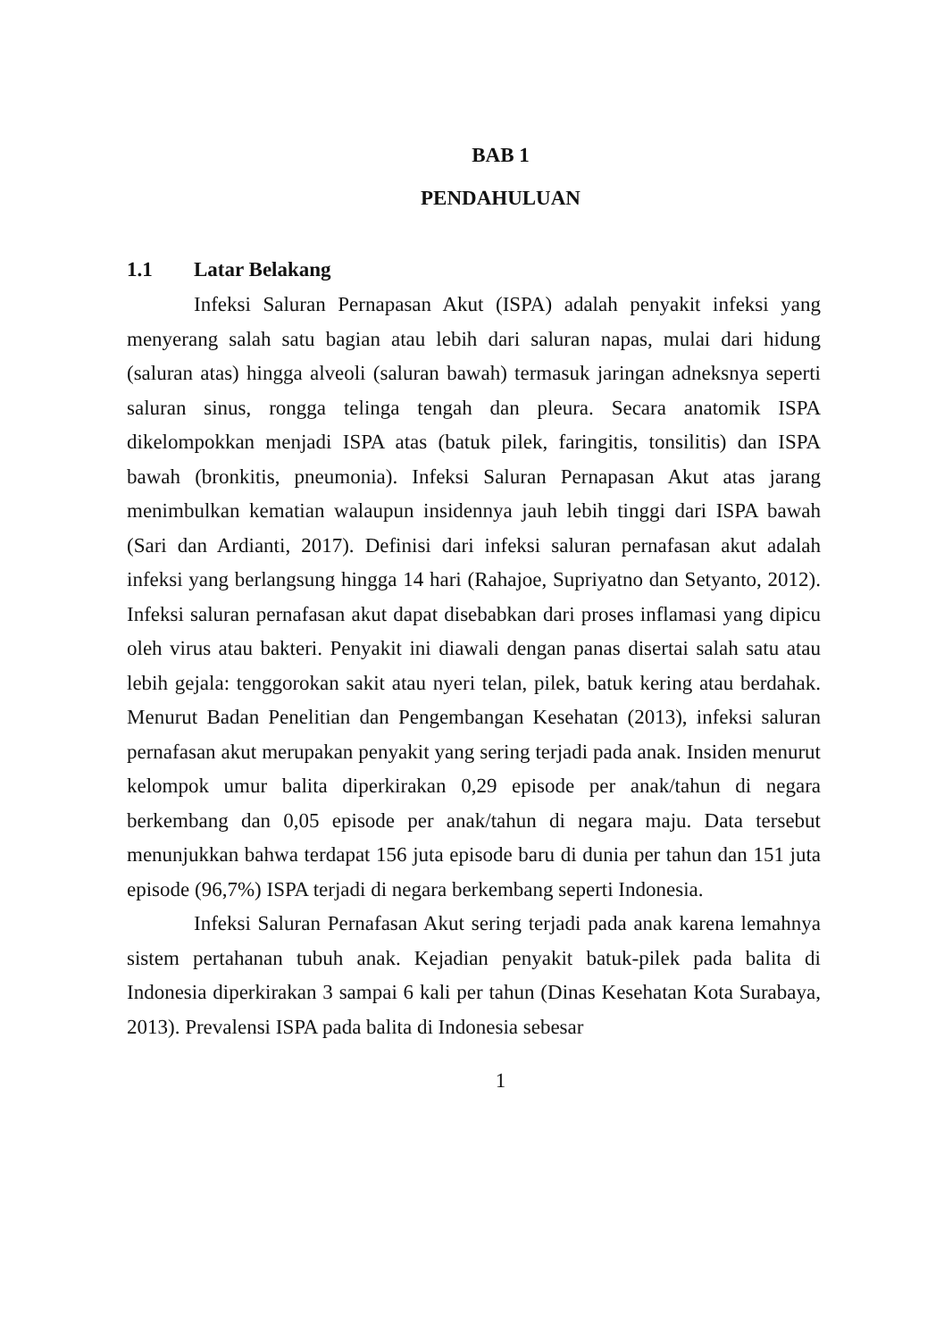BAB 1
PENDAHULUAN
1.1 Latar Belakang
Infeksi Saluran Pernapasan Akut (ISPA) adalah penyakit infeksi yang menyerang salah satu bagian atau lebih dari saluran napas, mulai dari hidung (saluran atas) hingga alveoli (saluran bawah) termasuk jaringan adneksnya seperti saluran sinus, rongga telinga tengah dan pleura. Secara anatomik ISPA dikelompokkan menjadi ISPA atas (batuk pilek, faringitis, tonsilitis) dan ISPA bawah (bronkitis, pneumonia). Infeksi Saluran Pernapasan Akut atas jarang menimbulkan kematian walaupun insidennya jauh lebih tinggi dari ISPA bawah (Sari dan Ardianti, 2017). Definisi dari infeksi saluran pernafasan akut adalah infeksi yang berlangsung hingga 14 hari (Rahajoe, Supriyatno dan Setyanto, 2012). Infeksi saluran pernafasan akut dapat disebabkan dari proses inflamasi yang dipicu oleh virus atau bakteri. Penyakit ini diawali dengan panas disertai salah satu atau lebih gejala: tenggorokan sakit atau nyeri telan, pilek, batuk kering atau berdahak. Menurut Badan Penelitian dan Pengembangan Kesehatan (2013), infeksi saluran pernafasan akut merupakan penyakit yang sering terjadi pada anak. Insiden menurut kelompok umur balita diperkirakan 0,29 episode per anak/tahun di negara berkembang dan 0,05 episode per anak/tahun di negara maju. Data tersebut menunjukkan bahwa terdapat 156 juta episode baru di dunia per tahun dan 151 juta episode (96,7%) ISPA terjadi di negara berkembang seperti Indonesia.
Infeksi Saluran Pernafasan Akut sering terjadi pada anak karena lemahnya sistem pertahanan tubuh anak. Kejadian penyakit batuk-pilek pada balita di Indonesia diperkirakan 3 sampai 6 kali per tahun (Dinas Kesehatan Kota Surabaya, 2013). Prevalensi ISPA pada balita di Indonesia sebesar
1